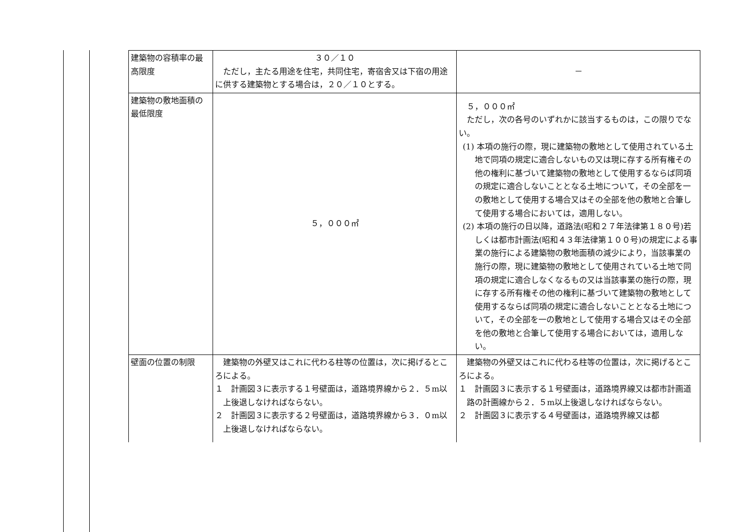| 建築物の容積率の最高限度 | ３０／１０ ただし，主たる用途を住宅，共同住宅，寄宿舎又は下宿の用途に供する建築物とする場合は，２０／１０とする。 | － |
| 建築物の敷地面積の最低限度 | ５，０００㎡ | ５，０００㎡ ただし，次の各号のいずれかに該当するものは，この限りでない。 (1) 本項の施行の際，現に建築物の敷地として使用されている土地で同項の規定に適合しないもの又は現に存する所有権その他の権利に基づいて建築物の敷地として使用するならば同項の規定に適合しないこととなる土地について，その全部を一の敷地として使用する場合又はその全部を他の敷地と合筆して使用する場合においては，適用しない。 (2) 本項の施行の日以降，道路法(昭和２７年法律第１８０号)若しくは都市計画法(昭和４３年法律第１００号)の規定による事業の施行による建築物の敷地面積の減少により，当該事業の施行の際，現に建築物の敷地として使用されている土地で同項の規定に適合しなくなるもの又は当該事業の施行の際，現に存する所有権その他の権利に基づいて建築物の敷地として使用するならば同項の規定に適合しないこととなる土地について，その全部を一の敷地として使用する場合又はその全部を他の敷地と合筆して使用する場合においては，適用しない。 |
| 壁面の位置の制限 | 建築物の外壁又はこれに代わる柱等の位置は，次に掲げるところによる。 １ 計画図３に表示する１号壁面は，道路境界線から２．５m以上後退しなければならない。 ２ 計画図３に表示する２号壁面は，道路境界線から３．０m以上後退しなければならない。 | 建築物の外壁又はこれに代わる柱等の位置は，次に掲げるところによる。 １ 計画図３に表示する１号壁面は，道路境界線又は都市計画道路の計画線から２．５m以上後退しなければならない。 ２ 計画図３に表示する４号壁面は，道路境界線又は都 |